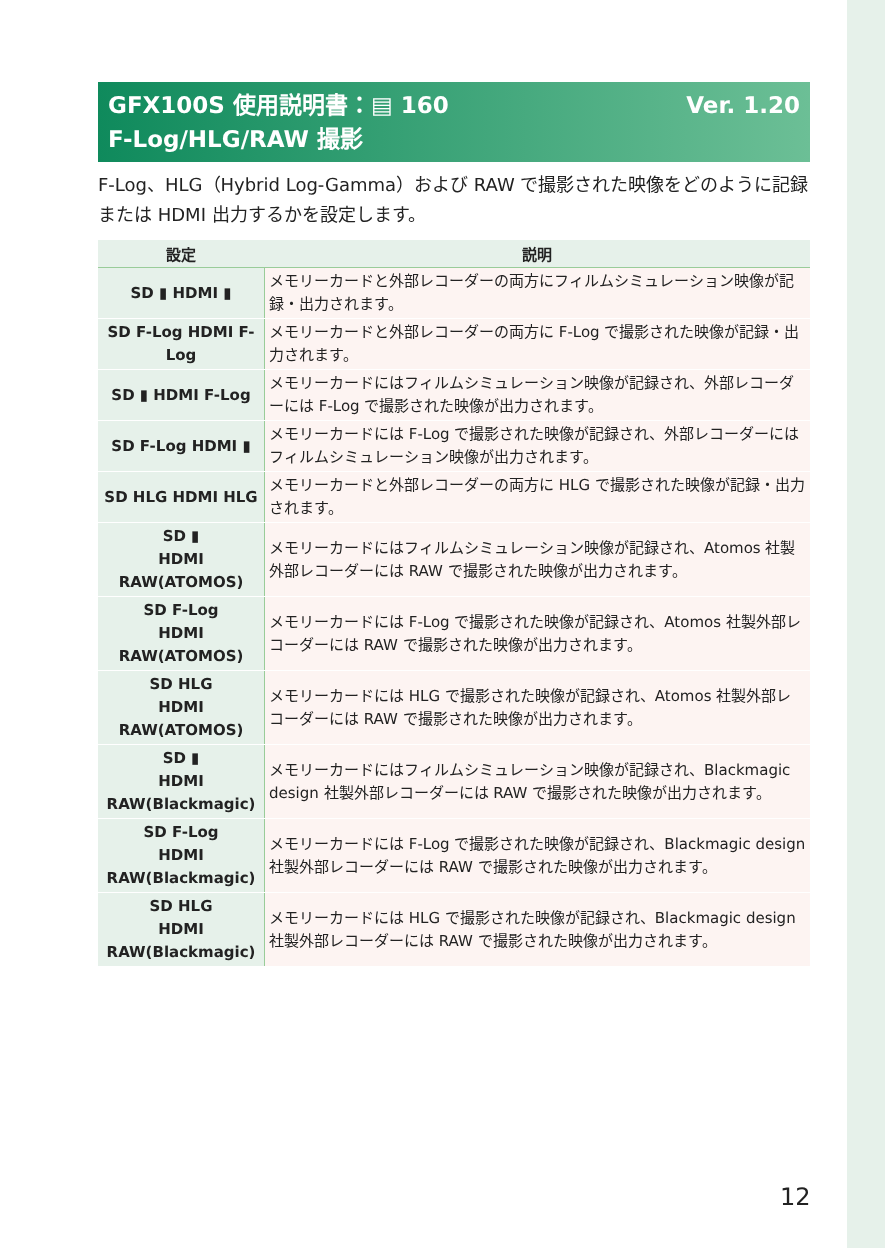Ver. 1.20 GFX100S 使用説明書：▤ 160
F-Log/HLG/RAW 撮影
F-Log、HLG（Hybrid Log-Gamma）および RAW で撮影された映像をどのように記録または HDMI 出力するかを設定します。
| 設定 | 説明 |
| --- | --- |
| SD ▮ HDMI ▮ | メモリーカードと外部レコーダーの両方にフィルムシミュレーション映像が記録・出力されます。 |
| SD F-Log HDMI F-Log | メモリーカードと外部レコーダーの両方に F-Log で撮影された映像が記録・出力されます。 |
| SD ▮ HDMI F-Log | メモリーカードにはフィルムシミュレーション映像が記録され、外部レコーダーには F-Log で撮影された映像が出力されます。 |
| SD F-Log HDMI ▮ | メモリーカードには F-Log で撮影された映像が記録され、外部レコーダーにはフィルムシミュレーション映像が出力されます。 |
| SD HLG HDMI HLG | メモリーカードと外部レコーダーの両方に HLG で撮影された映像が記録・出力されます。 |
| SD ▮ HDMI RAW(ATOMOS) | メモリーカードにはフィルムシミュレーション映像が記録され、Atomos 社製外部レコーダーには RAW で撮影された映像が出力されます。 |
| SD F-Log HDMI RAW(ATOMOS) | メモリーカードには F-Log で撮影された映像が記録され、Atomos 社製外部レコーダーには RAW で撮影された映像が出力されます。 |
| SD HLG HDMI RAW(ATOMOS) | メモリーカードには HLG で撮影された映像が記録され、Atomos 社製外部レコーダーには RAW で撮影された映像が出力されます。 |
| SD ▮ HDMI RAW(Blackmagic) | メモリーカードにはフィルムシミュレーション映像が記録され、Blackmagic design 社製外部レコーダーには RAW で撮影された映像が出力されます。 |
| SD F-Log HDMI RAW(Blackmagic) | メモリーカードには F-Log で撮影された映像が記録され、Blackmagic design 社製外部レコーダーには RAW で撮影された映像が出力されます。 |
| SD HLG HDMI RAW(Blackmagic) | メモリーカードには HLG で撮影された映像が記録され、Blackmagic design 社製外部レコーダーには RAW で撮影された映像が出力されます。 |
12